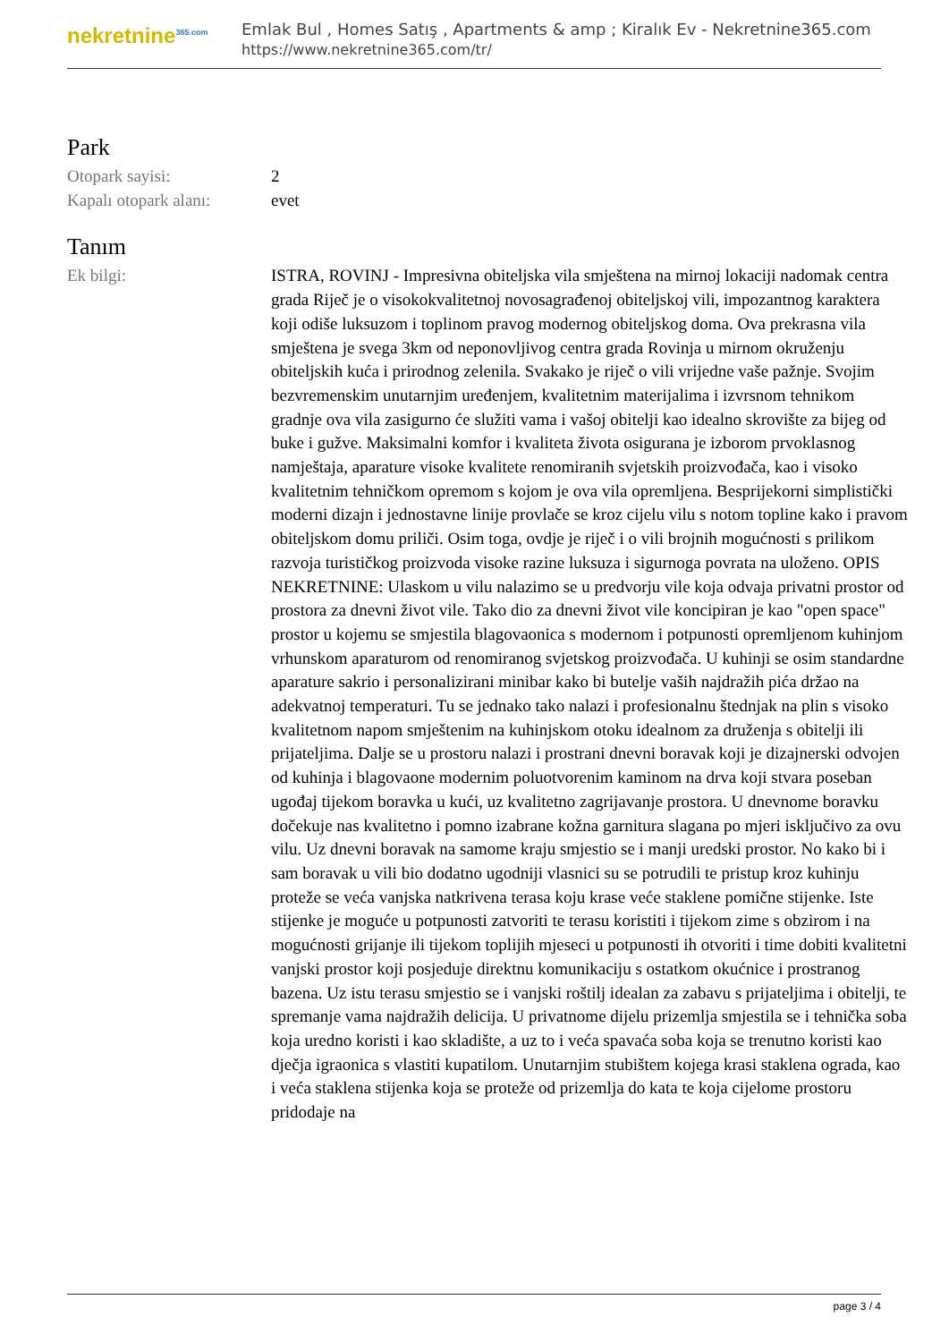nekretnine<sup>365.com</sup>
Emlak Bul , Homes Satış , Apartments & amp ; Kiralık Ev - Nekretnine365.com
https://www.nekretnine365.com/tr/
Park
| Otopark sayisi: | 2 |
| Kapalı otopark alanı: | evet |
Tanım
| Ek bilgi: | ISTRA, ROVINJ - Impresivna obiteljska vila smještena na mirnoj lokaciji nadomak centra grada Riječ je o visokokvalitetnoj novosagrađenoj obiteljskoj vili, impozantnog karaktera koji odiše luksuzom i toplinom pravog modernog obiteljskog doma. Ova prekrasna vila smještena je svega 3km od neponovljivog centra grada Rovinja u mirnom okruženju obiteljskih kuća i prirodnog zelenila. Svakako je riječ o vili vrijedne vaše pažnje. Svojim bezvremenskim unutarnjim uređenjem, kvalitetnim materijalima i izvrsnom tehnikom gradnje ova vila zasigurno će služiti vama i vašoj obitelji kao idealno skrovište za bijeg od buke i gužve. Maksimalni komfor i kvaliteta života osigurana je izborom prvoklasnog namještaja, aparature visoke kvalitete renomiranih svjetskih proizvođača, kao i visoko kvalitetnim tehničkom opremom s kojom je ova vila opremljena. Besprijekorni simplistički moderni dizajn i jednostavne linije provlače se kroz cijelu vilu s notom topline kako i pravom obiteljskom domu priliči. Osim toga, ovdje je riječ i o vili brojnih mogućnosti s prilikom razvoja turističkog proizvoda visoke razine luksuza i sigurnoga povrata na uloženo. OPIS NEKRETNINE: Ulaskom u vilu nalazimo se u predvorju vile koja odvaja privatni prostor od prostora za dnevni život vile. Tako dio za dnevni život vile koncipiran je kao "open space" prostor u kojemu se smjestila blagovaonica s modernom i potpunosti opremljenom kuhinjom vrhunskom aparaturom od renomiranog svjetskog proizvođača. U kuhinji se osim standardne aparature sakrio i personalizirani minibar kako bi butelje vaših najdražih pića držao na adekvatnoj temperaturi. Tu se jednako tako nalazi i profesionalnu štednjak na plin s visoko kvalitetnom napom smještenim na kuhinjskom otoku idealnom za druženja s obitelji ili prijateljima. Dalje se u prostoru nalazi i prostrani dnevni boravak koji je dizajnerski odvojen od kuhinja i blagovaone modernim poluotvorenim kaminom na drva koji stvara poseban ugođaj tijekom boravka u kući, uz kvalitetno zagrijavanje prostora. U dnevnome boravku dočekuje nas kvalitetno i pomno izabrane kožna garnitura slagana po mjeri isključivo za ovu vilu. Uz dnevni boravak na samome kraju smjestio se i manji uredski prostor. No kako bi i sam boravak u vili bio dodatno ugodniji vlasnici su se potrudili te pristup kroz kuhinju proteže se veća vanjska natkrivena terasa koju krase veće staklene pomične stijenke. Iste stijenke je moguće u potpunosti zatvoriti te terasu koristiti i tijekom zime s obzirom i na mogućnosti grijanje ili tijekom toplijih mjeseci u potpunosti ih otvoriti i time dobiti kvalitetni vanjski prostor koji posjeduje direktnu komunikaciju s ostatkom okućnice i prostranog bazena. Uz istu terasu smjestio se i vanjski roštilj idealan za zabavu s prijateljima i obitelji, te spremanje vama najdražih delicija. U privatnome dijelu prizemlja smjestila se i tehnička soba koja uredno koristi i kao skladište, a uz to i veća spavaća soba koja se trenutno koristi kao dječja igraonica s vlastiti kupatilom. Unutarnjim stubištem kojega krasi staklena ograda, kao i veća staklena stijenka koja se proteže od prizemlja do kata te koja cijelome prostoru pridodaje na |
page 3 / 4